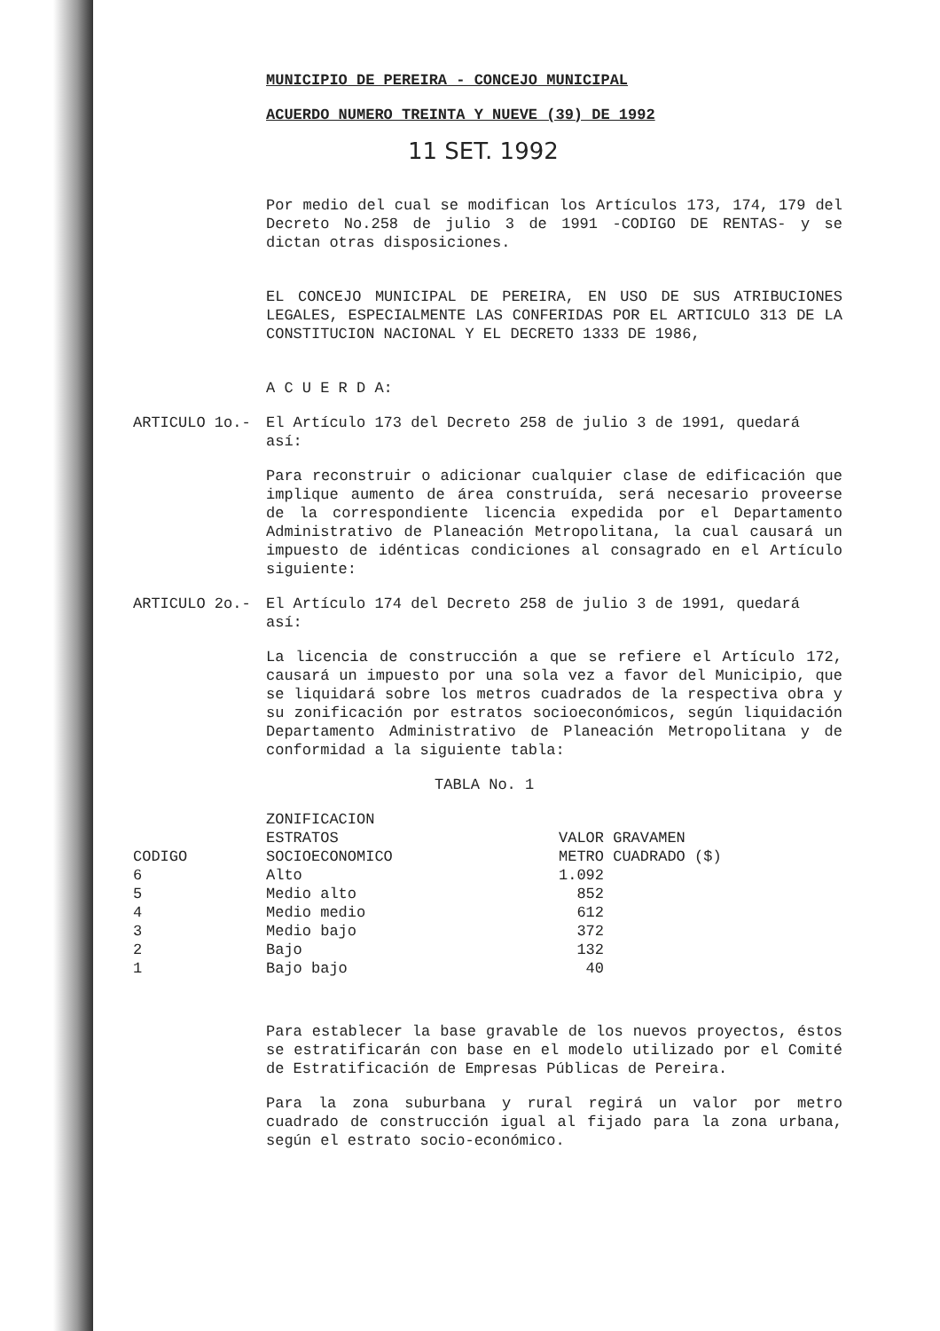MUNICIPIO DE PEREIRA - CONCEJO MUNICIPAL
ACUERDO NUMERO TREINTA Y NUEVE (39) DE 1992
11 SET. 1992
Por medio del cual se modifican los Artículos 173, 174, 179 del Decreto No.258 de julio 3 de 1991 -CODIGO DE RENTAS- y se dictan otras disposiciones.
EL CONCEJO MUNICIPAL DE PEREIRA, EN USO DE SUS ATRIBUCIONES LEGALES, ESPECIALMENTE LAS CONFERIDAS POR EL ARTICULO 313 DE LA CONSTITUCION NACIONAL Y EL DECRETO 1333 DE 1986,
A C U E R D A:
ARTICULO 1o.- El Artículo 173 del Decreto 258 de julio 3 de 1991, quedará así:
Para reconstruir o adicionar cualquier clase de edificación que implique aumento de área construída, será necesario proveerse de la correspondiente licencia expedida por el Departamento Administrativo de Planeación Metropolitana, la cual causará un impuesto de idénticas condiciones al consagrado en el Artículo siguiente:
ARTICULO 2o.- El Artículo 174 del Decreto 258 de julio 3 de 1991, quedará así:
La licencia de construcción a que se refiere el Artículo 172, causará un impuesto por una sola vez a favor del Municipio, que se liquidará sobre los metros cuadrados de la respectiva obra y su zonificación por estratos socioeconómicos, según liquidación Departamento Administrativo de Planeación Metropolitana y de conformidad a la siguiente tabla:
TABLA No. 1
| CODIGO | ZONIFICACION ESTRATOS SOCIOECONOMICO | VALOR GRAVAMEN METRO CUADRADO ($) |
| --- | --- | --- |
| 6 | Alto | 1.092 |
| 5 | Medio alto | 852 |
| 4 | Medio medio | 612 |
| 3 | Medio bajo | 372 |
| 2 | Bajo | 132 |
| 1 | Bajo bajo | 40 |
Para establecer la base gravable de los nuevos proyectos, éstos se estratificarán con base en el modelo utilizado por el Comité de Estratificación de Empresas Públicas de Pereira.
Para la zona suburbana y rural regirá un valor por metro cuadrado de construcción igual al fijado para la zona urbana, según el estrato socio-económico.